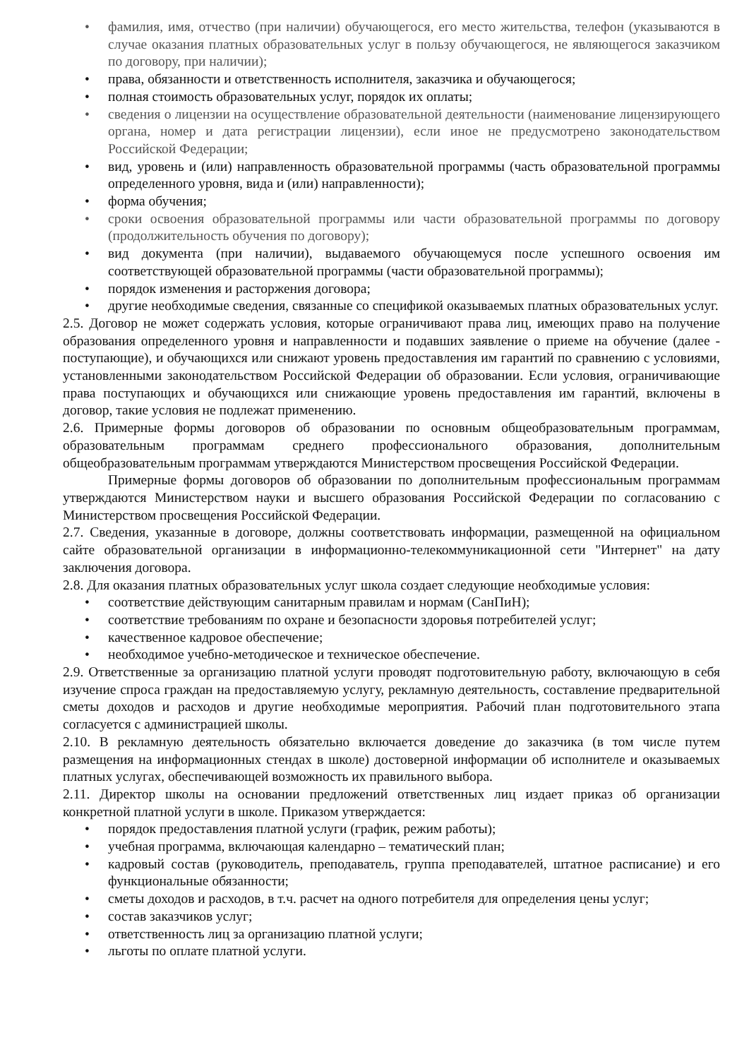• фамилия, имя, отчество (при наличии) обучающегося, его место жительства, телефон (указываются в случае оказания платных образовательных услуг в пользу обучающегося, не являющегося заказчиком по договору, при наличии);
• права, обязанности и ответственность исполнителя, заказчика и обучающегося;
• полная стоимость образовательных услуг, порядок их оплаты;
• сведения о лицензии на осуществление образовательной деятельности (наименование лицензирующего органа, номер и дата регистрации лицензии), если иное не предусмотрено законодательством Российской Федерации;
• вид, уровень и (или) направленность образовательной программы (часть образовательной программы определенного уровня, вида и (или) направленности);
• форма обучения;
• сроки освоения образовательной программы или части образовательной программы по договору (продолжительность обучения по договору);
• вид документа (при наличии), выдаваемого обучающемуся после успешного освоения им соответствующей образовательной программы (части образовательной программы);
• порядок изменения и расторжения договора;
• другие необходимые сведения, связанные со спецификой оказываемых платных образовательных услуг.
2.5. Договор не может содержать условия, которые ограничивают права лиц, имеющих право на получение образования определенного уровня и направленности и подавших заявление о приеме на обучение (далее - поступающие), и обучающихся или снижают уровень предоставления им гарантий по сравнению с условиями, установленными законодательством Российской Федерации об образовании. Если условия, ограничивающие права поступающих и обучающихся или снижающие уровень предоставления им гарантий, включены в договор, такие условия не подлежат применению.
2.6. Примерные формы договоров об образовании по основным общеобразовательным программам, образовательным программам среднего профессионального образования, дополнительным общеобразовательным программам утверждаются Министерством просвещения Российской Федерации.
Примерные формы договоров об образовании по дополнительным профессиональным программам утверждаются Министерством науки и высшего образования Российской Федерации по согласованию с Министерством просвещения Российской Федерации.
2.7. Сведения, указанные в договоре, должны соответствовать информации, размещенной на официальном сайте образовательной организации в информационно-телекоммуникационной сети "Интернет" на дату заключения договора.
2.8. Для оказания платных образовательных услуг школа создает следующие необходимые условия:
• соответствие действующим санитарным правилам и нормам (СанПиН);
• соответствие требованиям по охране и безопасности здоровья потребителей услуг;
• качественное кадровое обеспечение;
• необходимое учебно-методическое и техническое обеспечение.
2.9. Ответственные за организацию платной услуги проводят подготовительную работу, включающую в себя изучение спроса граждан на предоставляемую услугу, рекламную деятельность, составление предварительной сметы доходов и расходов и другие необходимые мероприятия. Рабочий план подготовительного этапа согласуется с администрацией школы.
2.10. В рекламную деятельность обязательно включается доведение до заказчика (в том числе путем размещения на информационных стендах в школе) достоверной информации об исполнителе и оказываемых платных услугах, обеспечивающей возможность их правильного выбора.
2.11. Директор школы на основании предложений ответственных лиц издает приказ об организации конкретной платной услуги в школе. Приказом утверждается:
• порядок предоставления платной услуги (график, режим работы);
• учебная программа, включающая календарно – тематический план;
• кадровый состав (руководитель, преподаватель, группа преподавателей, штатное расписание) и его функциональные обязанности;
• сметы доходов и расходов, в т.ч. расчет на одного потребителя для определения цены услуг;
• состав заказчиков услуг;
• ответственность лиц за организацию платной услуги;
• льготы по оплате платной услуги.